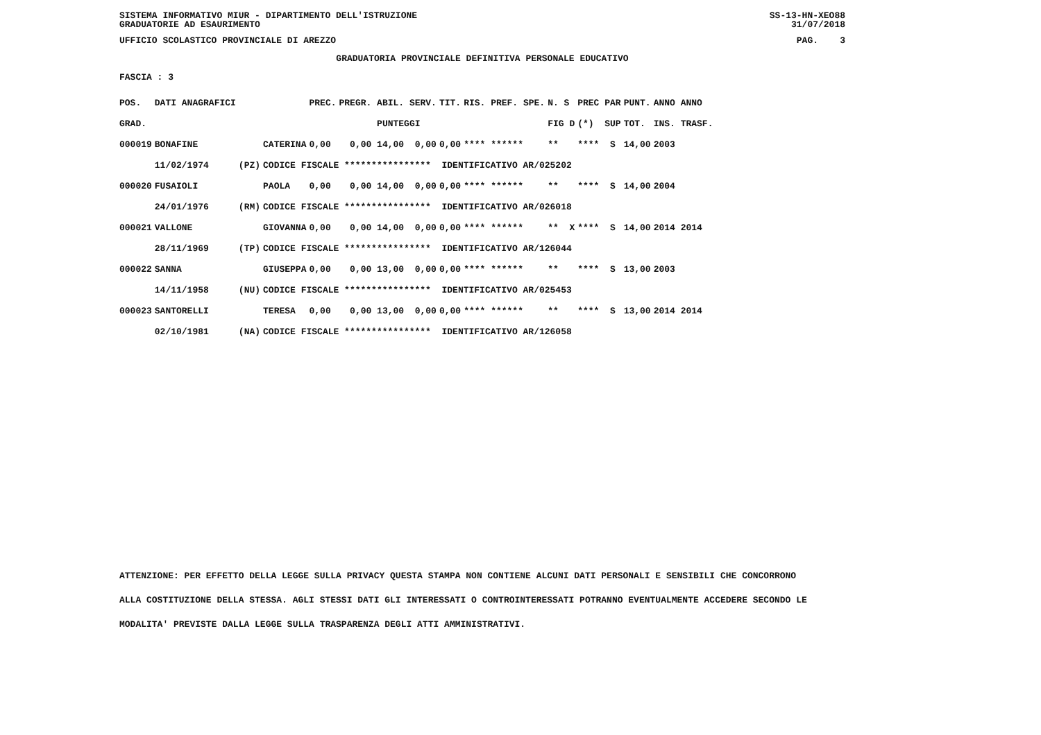SISTEMA INFORMATIVO MIUR - DIPARTIMENTO DELL'ISTRUZIONE
GRADUATORIE AD ESAURIMENTO SS-13-HN-XEO88
31/07/2018
UFFICIO SCOLASTICO PROVINCIALE DI AREZZO PAG. 3
GRADUATORIA PROVINCIALE DEFINITIVA PERSONALE EDUCATIVO
FASCIA : 3
| POS. | DATI ANAGRAFICI | | | PREC. | PREGR. ABIL. SERV. | TIT. | RIS. PREF. SPE. | N. S | PREC PAR | PUNT. | ANNO ANNO |
| GRAD. | | | | | PUNTEGGI | | | FIG D | (*) SUP | TOT. | INS. TRASF. |
| 000019 | BONAFINE | | CATERINA | 0,00 | 0,00 14,00 0,00 | 0,00 | **** ****** | ** | **** S | 14,00 | 2003 |
| | 11/02/1974 | (PZ) | CODICE FISCALE **************** IDENTIFICATIVO AR/025202 | | | | | | | | |
| 000020 | FUSAIOLI | | PAOLA | 0,00 | 0,00 14,00 0,00 | 0,00 | **** ****** | ** | **** S | 14,00 | 2004 |
| | 24/01/1976 | (RM) | CODICE FISCALE **************** IDENTIFICATIVO AR/026018 | | | | | | | | |
| 000021 | VALLONE | | GIOVANNA | 0,00 | 0,00 14,00 0,00 | 0,00 | **** ****** | ** X | **** S | 14,00 | 2014 2014 |
| | 28/11/1969 | (TP) | CODICE FISCALE **************** IDENTIFICATIVO AR/126044 | | | | | | | | |
| 000022 | SANNA | | GIUSEPPA | 0,00 | 0,00 13,00 0,00 | 0,00 | **** ****** | ** | **** S | 13,00 | 2003 |
| | 14/11/1958 | (NU) | CODICE FISCALE **************** IDENTIFICATIVO AR/025453 | | | | | | | | |
| 000023 | SANTORELLI | | TERESA | 0,00 | 0,00 13,00 0,00 | 0,00 | **** ****** | ** | **** S | 13,00 | 2014 2014 |
| | 02/10/1981 | (NA) | CODICE FISCALE **************** IDENTIFICATIVO AR/126058 | | | | | | | | |
ATTENZIONE: PER EFFETTO DELLA LEGGE SULLA PRIVACY QUESTA STAMPA NON CONTIENE ALCUNI DATI PERSONALI E SENSIBILI CHE CONCORRONO
ALLA COSTITUZIONE DELLA STESSA. AGLI STESSI DATI GLI INTERESSATI O CONTROINTERESSATI POTRANNO EVENTUALMENTE ACCEDERE SECONDO LE
MODALITA' PREVISTE DALLA LEGGE SULLA TRASPARENZA DEGLI ATTI AMMINISTRATIVI.